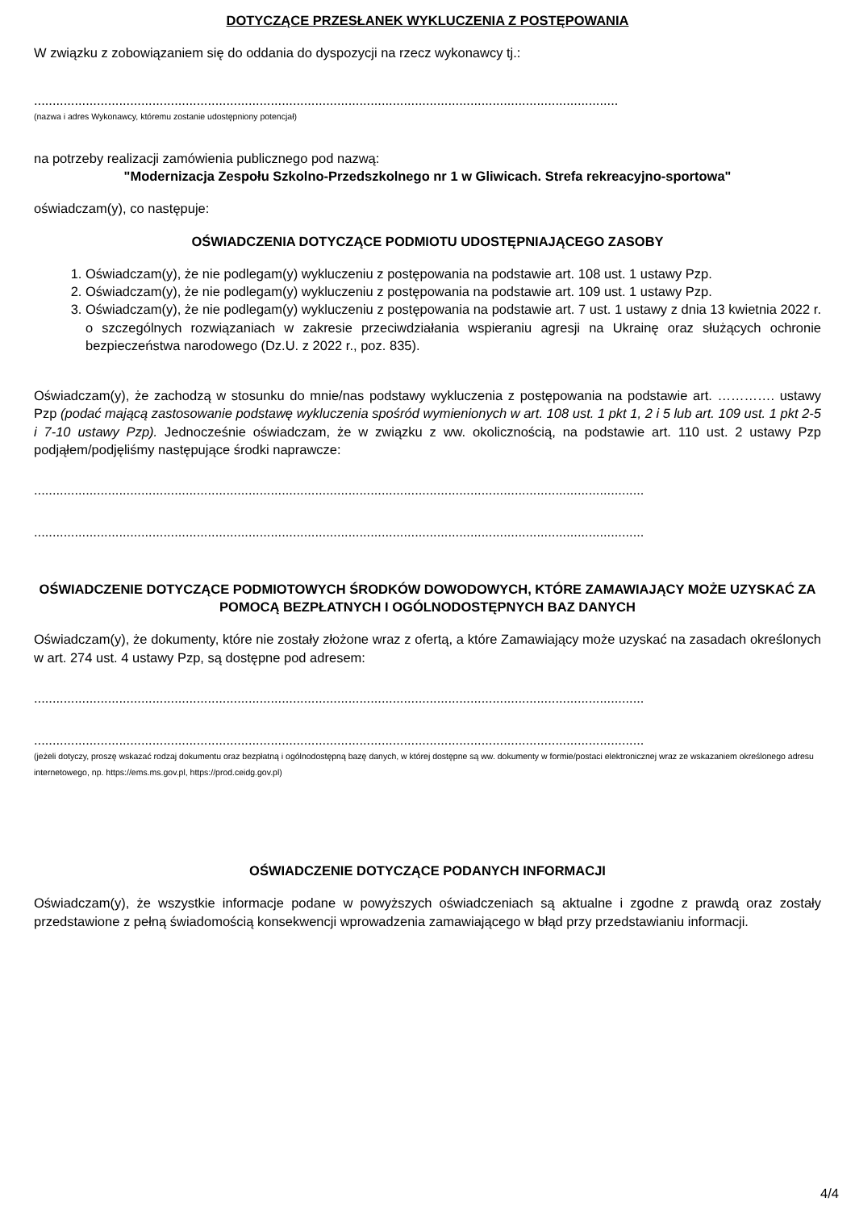DOTYCZĄCE PRZESŁANEK WYKLUCZENIA Z POSTĘPOWANIA
W związku z zobowiązaniem się do oddania do dyspozycji na rzecz wykonawcy tj.:
..............................................................................................................................................................
(nazwa i adres Wykonawcy, któremu zostanie udostępniony potencjał)
na potrzeby realizacji zamówienia publicznego pod nazwą:
"Modernizacja Zespołu Szkolno-Przedszkolnego nr 1 w Gliwicach. Strefa rekreacyjno-sportowa"
oświadczam(y), co następuje:
OŚWIADCZENIA DOTYCZĄCE PODMIOTU UDOSTĘPNIAJĄCEGO ZASOBY
1. Oświadczam(y), że nie podlegam(y) wykluczeniu z postępowania na podstawie art. 108 ust. 1 ustawy Pzp.
2. Oświadczam(y), że nie podlegam(y) wykluczeniu z postępowania na podstawie art. 109 ust. 1 ustawy Pzp.
3. Oświadczam(y), że nie podlegam(y) wykluczeniu z postępowania na podstawie art. 7 ust. 1 ustawy z dnia 13 kwietnia 2022 r. o szczególnych rozwiązaniach w zakresie przeciwdziałania wspieraniu agresji na Ukrainę oraz służących ochronie bezpieczeństwa narodowego (Dz.U. z 2022 r., poz. 835).
Oświadczam(y), że zachodzą w stosunku do mnie/nas podstawy wykluczenia z postępowania na podstawie art. …………. ustawy Pzp (podać mającą zastosowanie podstawę wykluczenia spośród wymienionych w art. 108 ust. 1 pkt 1, 2 i 5 lub art. 109 ust. 1 pkt 2-5 i 7-10 ustawy Pzp). Jednocześnie oświadczam, że w związku z ww. okolicznością, na podstawie art. 110 ust. 2 ustawy Pzp podjąłem/podjęliśmy następujące środki naprawcze:
.....................................................................................................................................................................
.....................................................................................................................................................................
OŚWIADCZENIE DOTYCZĄCE PODMIOTOWYCH ŚRODKÓW DOWODOWYCH, KTÓRE ZAMAWIAJĄCY MOŻE UZYSKAĆ ZA POMOCĄ BEZPŁATNYCH I OGÓLNODOSTĘPNYCH BAZ DANYCH
Oświadczam(y), że dokumenty, które nie zostały złożone wraz z ofertą, a które Zamawiający może uzyskać na zasadach określonych w art. 274 ust. 4 ustawy Pzp, są dostępne pod adresem:
.....................................................................................................................................................................
.....................................................................................................................................................................
(jeżeli dotyczy, proszę wskazać rodzaj dokumentu oraz bezpłatną i ogólnodostępną bazę danych, w której dostępne są ww. dokumenty w formie/postaci elektronicznej wraz ze wskazaniem określonego adresu internetowego, np. https://ems.ms.gov.pl, https://prod.ceidg.gov.pl)
OŚWIADCZENIE DOTYCZĄCE PODANYCH INFORMACJI
Oświadczam(y), że wszystkie informacje podane w powyższych oświadczeniach są aktualne i zgodne z prawdą oraz zostały przedstawione z pełną świadomością konsekwencji wprowadzenia zamawiającego w błąd przy przedstawianiu informacji.
4/4